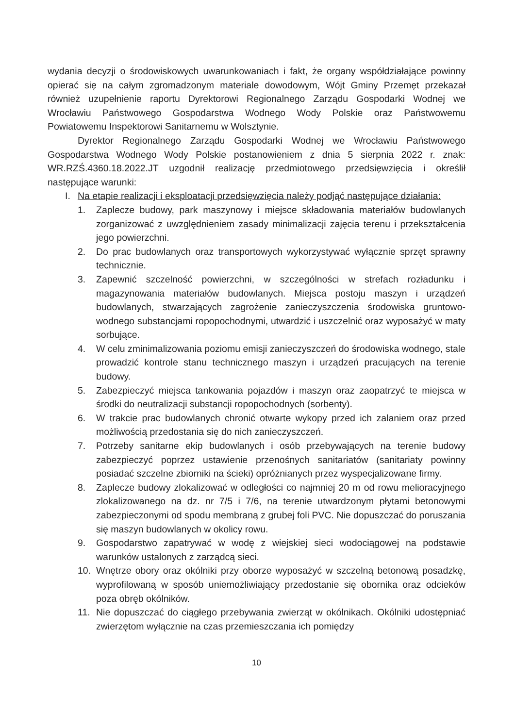wydania decyzji o środowiskowych uwarunkowaniach i fakt, że organy współdziałające powinny opierać się na całym zgromadzonym materiale dowodowym, Wójt Gminy Przemęt przekazał również uzupełnienie raportu Dyrektorowi Regionalnego Zarządu Gospodarki Wodnej we Wrocławiu Państwowego Gospodarstwa Wodnego Wody Polskie oraz Państwowemu Powiatowemu Inspektorowi Sanitarnemu w Wolsztynie.
Dyrektor Regionalnego Zarządu Gospodarki Wodnej we Wrocławiu Państwowego Gospodarstwa Wodnego Wody Polskie postanowieniem z dnia 5 sierpnia 2022 r. znak: WR.RZŚ.4360.18.2022.JT uzgodnił realizację przedmiotowego przedsięwzięcia i określił następujące warunki:
I. Na etapie realizacji i eksploatacji przedsięwzięcia należy podjąć następujące działania:
1. Zaplecze budowy, park maszynowy i miejsce składowania materiałów budowlanych zorganizować z uwzględnieniem zasady minimalizacji zajęcia terenu i przekształcenia jego powierzchni.
2. Do prac budowlanych oraz transportowych wykorzystywać wyłącznie sprzęt sprawny technicznie.
3. Zapewnić szczelność powierzchni, w szczególności w strefach rozładunku i magazynowania materiałów budowlanych. Miejsca postoju maszyn i urządzeń budowlanych, stwarzających zagrożenie zanieczyszczenia środowiska gruntowo-wodnego substancjami ropopochodnymi, utwardzić i uszczelnić oraz wyposażyć w maty sorbujące.
4. W celu zminimalizowania poziomu emisji zanieczyszczeń do środowiska wodnego, stale prowadzić kontrole stanu technicznego maszyn i urządzeń pracujących na terenie budowy.
5. Zabezpieczyć miejsca tankowania pojazdów i maszyn oraz zaopatrzyć te miejsca w środki do neutralizacji substancji ropopochodnych (sorbenty).
6. W trakcie prac budowlanych chronić otwarte wykopy przed ich zalaniem oraz przed możliwością przedostania się do nich zanieczyszczeń.
7. Potrzeby sanitarne ekip budowlanych i osób przebywających na terenie budowy zabezpieczyć poprzez ustawienie przenośnych sanitariatów (sanitariaty powinny posiadać szczelne zbiorniki na ścieki) opróżnianych przez wyspecjalizowane firmy.
8. Zaplecze budowy zlokalizować w odległości co najmniej 20 m od rowu melioracyjnego zlokalizowanego na dz. nr 7/5 i 7/6, na terenie utwardzonym płytami betonowymi zabezpieczonymi od spodu membraną z grubej foli PVC. Nie dopuszczać do poruszania się maszyn budowlanych w okolicy rowu.
9. Gospodarstwo zapatrywać w wodę z wiejskiej sieci wodociągowej na podstawie warunków ustalonych z zarządcą sieci.
10. Wnętrze obory oraz okólniki przy oborze wyposażyć w szczelną betonową posadzkę, wyprofilowaną w sposób uniemożliwiający przedostanie się obornika oraz odcieków poza obręb okólników.
11. Nie dopuszczać do ciągłego przebywania zwierząt w okólnikach. Okólniki udostępniać zwierzętom wyłącznie na czas przemieszczania ich pomiędzy
10